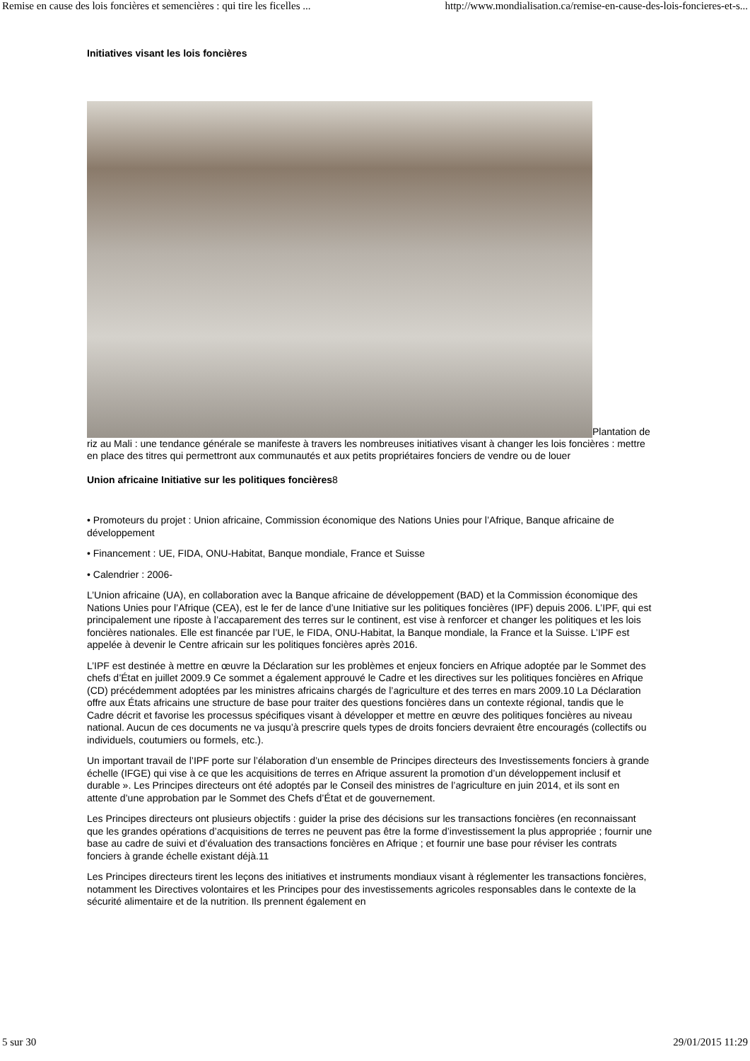Remise en cause des lois foncières et semencières : qui tire les ficelles ... http://www.mondialisation.ca/remise-en-cause-des-lois-foncieres-et-s...
Initiatives visant les lois foncières
Plantation de riz au Mali : une tendance générale se manifeste à travers les nombreuses initiatives visant à changer les lois foncières : mettre en place des titres qui permettront aux communautés et aux petits propriétaires fonciers de vendre ou de louer
Union africaine Initiative sur les politiques foncières8
• Promoteurs du projet : Union africaine, Commission économique des Nations Unies pour l’Afrique, Banque africaine de développement
• Financement : UE, FIDA, ONU-Habitat, Banque mondiale, France et Suisse
• Calendrier : 2006-
L’Union africaine (UA), en collaboration avec la Banque africaine de développement (BAD) et la Commission économique des Nations Unies pour l’Afrique (CEA), est le fer de lance d’une Initiative sur les politiques foncières (IPF) depuis 2006. L’IPF, qui est principalement une riposte à l’accaparement des terres sur le continent, est vise à renforcer et changer les politiques et les lois foncières nationales. Elle est financée par l’UE, le FIDA, ONU-Habitat, la Banque mondiale, la France et la Suisse. L’IPF est appelée à devenir le Centre africain sur les politiques foncières après 2016.
L’IPF est destinée à mettre en œuvre la Déclaration sur les problèmes et enjeux fonciers en Afrique adoptée par le Sommet des chefs d’État en juillet 2009.9 Ce sommet a également approuvé le Cadre et les directives sur les politiques foncières en Afrique (CD) précédemment adoptées par les ministres africains chargés de l’agriculture et des terres en mars 2009.10 La Déclaration offre aux États africains une structure de base pour traiter des questions foncières dans un contexte régional, tandis que le Cadre décrit et favorise les processus spécifiques visant à développer et mettre en œuvre des politiques foncières au niveau national. Aucun de ces documents ne va jusqu’à prescrire quels types de droits fonciers devraient être encouragés (collectifs ou individuels, coutumiers ou formels, etc.).
Un important travail de l’IPF porte sur l’élaboration d’un ensemble de Principes directeurs des Investissements fonciers à grande échelle (IFGE) qui vise à ce que les acquisitions de terres en Afrique assurent la promotion d’un développement inclusif et durable ». Les Principes directeurs ont été adoptés par le Conseil des ministres de l’agriculture en juin 2014, et ils sont en attente d’une approbation par le Sommet des Chefs d’État et de gouvernement.
Les Principes directeurs ont plusieurs objectifs : guider la prise des décisions sur les transactions foncières (en reconnaissant que les grandes opérations d’acquisitions de terres ne peuvent pas être la forme d’investissement la plus appropriée ; fournir une base au cadre de suivi et d’évaluation des transactions foncières en Afrique ; et fournir une base pour réviser les contrats fonciers à grande échelle existant déjà.11
Les Principes directeurs tirent les leçons des initiatives et instruments mondiaux visant à réglementer les transactions foncières, notamment les Directives volontaires et les Principes pour des investissements agricoles responsables dans le contexte de la sécurité alimentaire et de la nutrition. Ils prennent également en
5 sur 30 29/01/2015 11:29